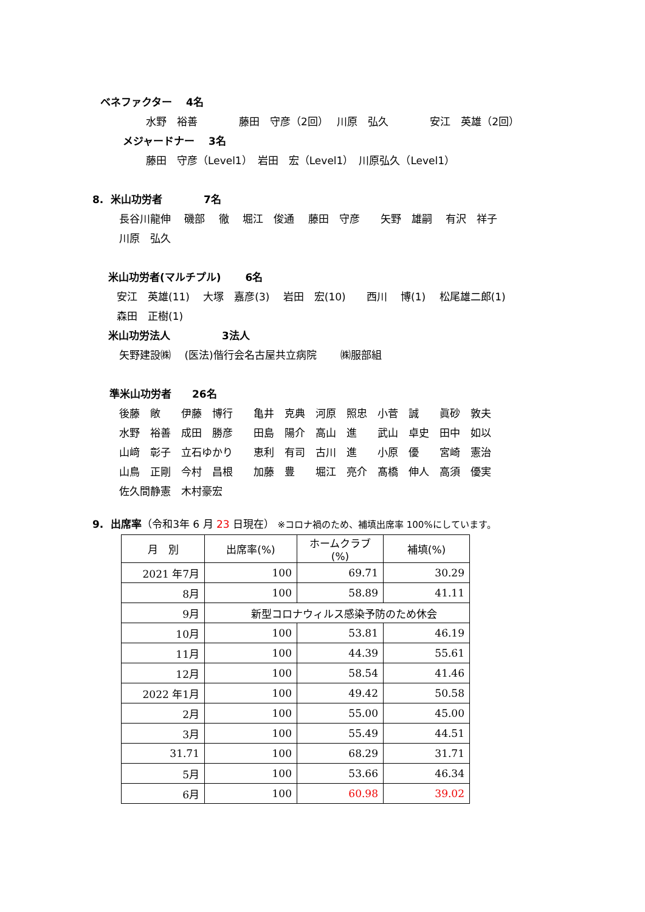ベネファクター　 4名
水野　裕善　　　　藤田　守彦（2回）　 川原　弘久　　　　安江　英雄（2回）
メジャードナー　 3名
藤田　守彦（Level1）　岩田　宏（Level1）　川原弘久（Level1）
8. 米山功労者　　　　7名
長谷川龍伸　 磯部　 徹　 堀江　俊通　 藤田　守彦　　矢野　雄嗣　 有沢　祥子
川原　弘久
米山功労者(マルチプル)　　 6名
安江　英雄(11)　 大塚　嘉彦(3)　 岩田　宏(10)　　西川　 博(1)　 松尾雄二郎(1)
森田　正樹(1)
米山功労法人　　　　　3法人
矢野建設㈱　 (医法)偕行会名古屋共立病院　　 ㈱服部組
準米山功労者　　26名
後藤　敞　　伊藤　博行　　亀井　克典　河原　照忠　小菅　誠　　眞砂　敦夫
水野　裕善　成田　勝彦　　田島　陽介　高山　進　　武山　卓史　田中　如以
山﨑　彰子　立石ゆかり　　恵利　有司　古川　進　　小原　優　　宮崎　憲治
山鳥　正剛　今村　昌根　　加藤　豊　　堀江　亮介　髙橋　伸人　高須　優実
佐久間静憲　木村豪宏
9. 出席率（令和3年 6 月 23 日現在） ※コロナ禍のため、補填出席率 100%にしています。
| 月 別 | 出席率(%) | ホームクラブ(%) | 補填(%) |
| --- | --- | --- | --- |
| 2021 年7月 | 100 | 69.71 | 30.29 |
| 8月 | 100 | 58.89 | 41.11 |
| 9月 | 新型コロナウィルス感染予防のため休会 | | |
| 10月 | 100 | 53.81 | 46.19 |
| 11月 | 100 | 44.39 | 55.61 |
| 12月 | 100 | 58.54 | 41.46 |
| 2022 年1月 | 100 | 49.42 | 50.58 |
| 2月 | 100 | 55.00 | 45.00 |
| 3月 | 100 | 55.49 | 44.51 |
| 31.71 | 100 | 68.29 | 31.71 |
| 5月 | 100 | 53.66 | 46.34 |
| 6月 | 100 | 60.98 | 39.02 |